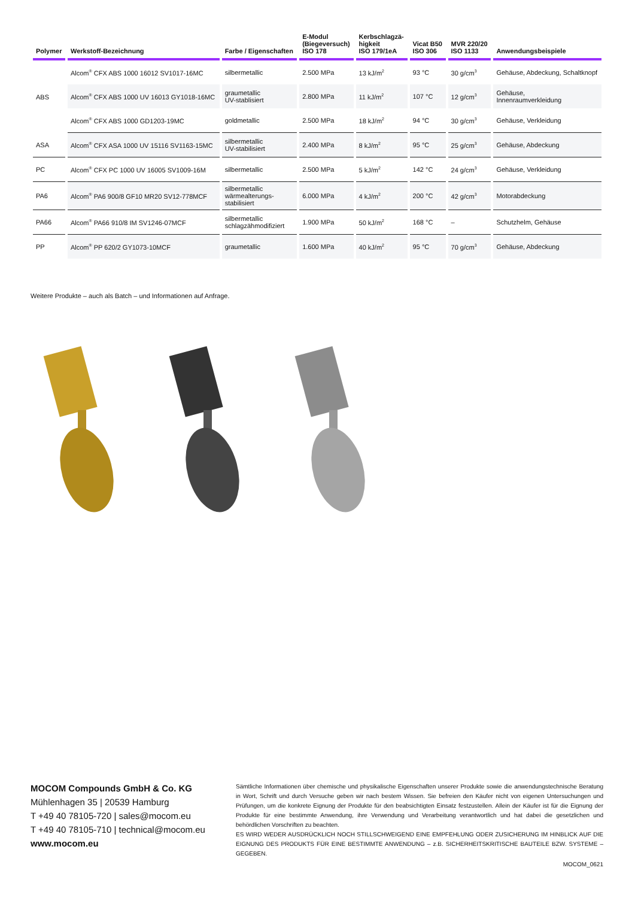| Polymer | Werkstoff-Bezeichnung | Farbe / Eigenschaften | E-Modul (Biegeversuch) ISO 178 | Kerbschlagzä- higkeit ISO 179/1eA | Vicat B50 ISO 306 | MVR 220/20 ISO 1133 | Anwendungsbeispiele |
| --- | --- | --- | --- | --- | --- | --- | --- |
| ABS | Alcom<sup>®</sup> CFX ABS 1000 16012 SV1017-16MC | silbermetallic | 2.500 MPa | 13 kJ/m<sup>2</sup> | 93 °C | 30 g/cm<sup>3</sup> | Gehäuse, Abdeckung, Schaltknopf |
| | Alcom<sup>®</sup> CFX ABS 1000 UV 16013 GY1018-16MC | graumetallic UV-stablisiert | 2.800 MPa | 11 kJ/m<sup>2</sup> | 107 °C | 12 g/cm<sup>3</sup> | Gehäuse, Innenraumverkleidung |
| | Alcom<sup>®</sup> CFX ABS 1000 GD1203-19MC | goldmetallic | 2.500 MPa | 18 kJ/m<sup>2</sup> | 94 °C | 30 g/cm<sup>3</sup> | Gehäuse, Verkleidung |
| ASA | Alcom<sup>®</sup> CFX ASA 1000 UV 15116 SV1163-15MC | silbermetallic UV-stabilisiert | 2.400 MPa | 8 kJ/m<sup>2</sup> | 95 °C | 25 g/cm<sup>3</sup> | Gehäuse, Abdeckung |
| PC | Alcom<sup>®</sup> CFX PC 1000 UV 16005 SV1009-16M | silbermetallic | 2.500 MPa | 5 kJ/m<sup>2</sup> | 142 °C | 24 g/cm<sup>3</sup> | Gehäuse, Verkleidung |
| PA6 | Alcom<sup>®</sup> PA6 900/8 GF10 MR20 SV12-778MCF | silbermetallic wärmealterungs- stabilisiert | 6.000 MPa | 4 kJ/m<sup>2</sup> | 200 °C | 42 g/cm<sup>3</sup> | Motorabdeckung |
| PA66 | Alcom<sup>®</sup> PA66 910/8 IM SV1246-07MCF | silbermetallic schlagzähmodifiziert | 1.900 MPa | 50 kJ/m<sup>2</sup> | 168 °C | – | Schutzhelm, Gehäuse |
| PP | Alcom<sup>®</sup> PP 620/2 GY1073-10MCF | graumetallic | 1.600 MPa | 40 kJ/m<sup>2</sup> | 95 °C | 70 g/cm<sup>3</sup> | Gehäuse, Abdeckung |
Weitere Produkte – auch als Batch – und Informationen auf Anfrage.
MOCOM Compounds GmbH & Co. KG
Mühlenhagen 35 | 20539 Hamburg
T +49 40 78105-720 | sales@mocom.eu
T +49 40 78105-710 | technical@mocom.eu
www.mocom.eu
Sämtliche Informationen über chemische und physikalische Eigenschaften unserer Produkte sowie die anwendungstechnische Beratung in Wort, Schrift und durch Versuche geben wir nach bestem Wissen. Sie befreien den Käufer nicht von eigenen Untersuchungen und Prüfungen, um die konkrete Eignung der Produkte für den beabsichtigten Einsatz festzustellen. Allein der Käufer ist für die Eignung der Produkte für eine bestimmte Anwendung, ihre Verwendung und Verarbeitung verantwortlich und hat dabei die gesetzlichen und behördlichen Vorschriften zu beachten.
ES WIRD WEDER AUSDRÜCKLICH NOCH STILLSCHWEIGEND EINE EMPFEHLUNG ODER ZUSICHERUNG IM HINBLICK AUF DIE EIGNUNG DES PRODUKTS FÜR EINE BESTIMMTE ANWENDUNG – z.B. SICHERHEITSKRITISCHE BAUTEILE BZW. SYSTEME – GEGEBEN.
MOCOM_0621